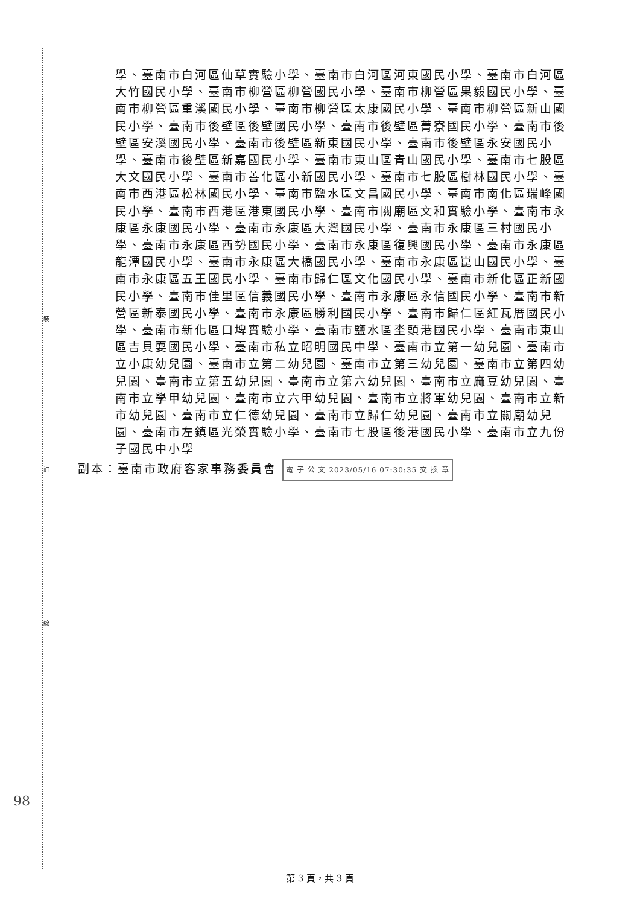裝
訂
線
學、臺南市白河區仙草實驗小學、臺南市白河區河東國民小學、臺南市白河區大竹國民小學、臺南市柳營區柳營國民小學、臺南市柳營區果毅國民小學、臺南市柳營區重溪國民小學、臺南市柳營區太康國民小學、臺南市柳營區新山國民小學、臺南市後壁區後壁國民小學、臺南市後壁區菁寮國民小學、臺南市後壁區安溪國民小學、臺南市後壁區新東國民小學、臺南市後壁區永安國民小學、臺南市後壁區新嘉國民小學、臺南市東山區青山國民小學、臺南市七股區大文國民小學、臺南市善化區小新國民小學、臺南市七股區樹林國民小學、臺南市西港區松林國民小學、臺南市鹽水區文昌國民小學、臺南市南化區瑞峰國民小學、臺南市西港區港東國民小學、臺南市關廟區文和實驗小學、臺南市永康區永康國民小學、臺南市永康區大灣國民小學、臺南市永康區三村國民小學、臺南市永康區西勢國民小學、臺南市永康區復興國民小學、臺南市永康區龍潭國民小學、臺南市永康區大橋國民小學、臺南市永康區崑山國民小學、臺南市永康區五王國民小學、臺南市歸仁區文化國民小學、臺南市新化區正新國民小學、臺南市佳里區信義國民小學、臺南市永康區永信國民小學、臺南市新營區新泰國民小學、臺南市永康區勝利國民小學、臺南市歸仁區紅瓦厝國民小學、臺南市新化區口埤實驗小學、臺南市鹽水區坔頭港國民小學、臺南市東山區吉貝耍國民小學、臺南市私立昭明國民中學、臺南市立第一幼兒園、臺南市立小康幼兒園、臺南市立第二幼兒園、臺南市立第三幼兒園、臺南市立第四幼兒園、臺南市立第五幼兒園、臺南市立第六幼兒園、臺南市立麻豆幼兒園、臺南市立學甲幼兒園、臺南市立六甲幼兒園、臺南市立將軍幼兒園、臺南市立新市幼兒園、臺南市立仁德幼兒園、臺南市立歸仁幼兒園、臺南市立關廟幼兒園、臺南市左鎮區光榮實驗小學、臺南市七股區後港國民小學、臺南市立九份子國民中小學
副本：臺南市政府客家事務委員會 電 子 公 文 2023/05/16 07:30:35 交 換 章
98
第 3 頁，共 3 頁